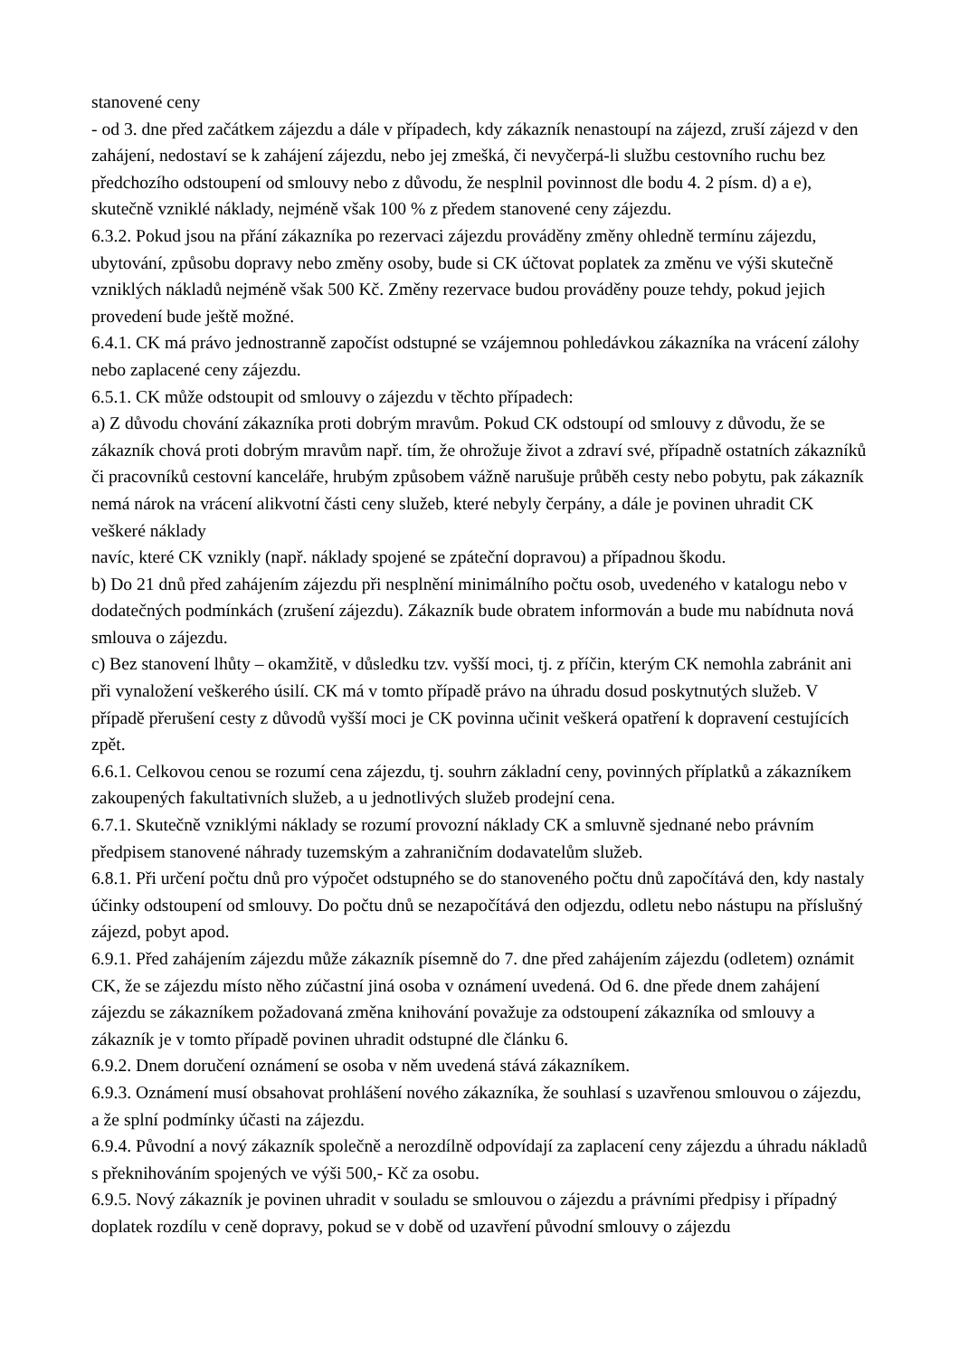stanovené ceny
- od 3. dne před začátkem zájezdu a dále v případech, kdy zákazník nenastoupí na zájezd, zruší zájezd v den zahájení, nedostaví se k zahájení zájezdu, nebo jej zmešká, či nevyčerpá-li službu cestovního ruchu bez předchozího odstoupení od smlouvy nebo z důvodu, že nesplnil povinnost dle bodu 4. 2 písm. d) a e), skutečně vzniklé náklady, nejméně však 100 % z předem stanovené ceny zájezdu.
6.3.2. Pokud jsou na přání zákazníka po rezervaci zájezdu prováděny změny ohledně termínu zájezdu, ubytování, způsobu dopravy nebo změny osoby, bude si CK účtovat poplatek za změnu ve výši skutečně vzniklých nákladů nejméně však 500 Kč. Změny rezervace budou prováděny pouze tehdy, pokud jejich provedení bude ještě možné.
6.4.1. CK má právo jednostranně započíst odstupné se vzájemnou pohledávkou zákazníka na vrácení zálohy nebo zaplacené ceny zájezdu.
6.5.1. CK může odstoupit od smlouvy o zájezdu v těchto případech:
a) Z důvodu chování zákazníka proti dobrým mravům. Pokud CK odstoupí od smlouvy z důvodu, že se zákazník chová proti dobrým mravům např. tím, že ohrožuje život a zdraví své, případně ostatních zákazníků či pracovníků cestovní kanceláře, hrubým způsobem vážně narušuje průběh cesty nebo pobytu, pak zákazník nemá nárok na vrácení alikvotní části ceny služeb, které nebyly čerpány, a dále je povinen uhradit CK veškeré náklady
navíc, které CK vznikly (např. náklady spojené se zpáteční dopravou) a případnou škodu.
b) Do 21 dnů před zahájením zájezdu při nesplnění minimálního počtu osob, uvedeného v katalogu nebo v dodatečných podmínkách (zrušení zájezdu). Zákazník bude obratem informován a bude mu nabídnuta nová smlouva o zájezdu.
c) Bez stanovení lhůty – okamžitě, v důsledku tzv. vyšší moci, tj. z příčin, kterým CK nemohla zabránit ani při vynaložení veškerého úsilí. CK má v tomto případě právo na úhradu dosud poskytnutých služeb. V případě přerušení cesty z důvodů vyšší moci je CK povinna učinit veškerá opatření k dopravení cestujících zpět.
6.6.1. Celkovou cenou se rozumí cena zájezdu, tj. souhrn základní ceny, povinných příplatků a zákazníkem zakoupených fakultativních služeb, a u jednotlivých služeb prodejní cena.
6.7.1. Skutečně vzniklými náklady se rozumí provozní náklady CK a smluvně sjednané nebo právním předpisem stanovené náhrady tuzemským a zahraničním dodavatelům služeb.
6.8.1. Při určení počtu dnů pro výpočet odstupného se do stanoveného počtu dnů započítává den, kdy nastaly účinky odstoupení od smlouvy. Do počtu dnů se nezapočítává den odjezdu, odletu nebo nástupu na příslušný zájezd, pobyt apod.
6.9.1. Před zahájením zájezdu může zákazník písemně do 7. dne před zahájením zájezdu (odletem) oznámit CK, že se zájezdu místo něho zúčastní jiná osoba v oznámení uvedená. Od 6. dne přede dnem zahájení zájezdu se zákazníkem požadovaná změna knihování považuje za odstoupení zákazníka od smlouvy a zákazník je v tomto případě povinen uhradit odstupné dle článku 6.
6.9.2. Dnem doručení oznámení se osoba v něm uvedená stává zákazníkem.
6.9.3. Oznámení musí obsahovat prohlášení nového zákazníka, že souhlasí s uzavřenou smlouvou o zájezdu, a že splní podmínky účasti na zájezdu.
6.9.4. Původní a nový zákazník společně a nerozdílně odpovídají za zaplacení ceny zájezdu a úhradu nákladů s překnihováním spojených ve výši 500,- Kč za osobu.
6.9.5. Nový zákazník je povinen uhradit v souladu se smlouvou o zájezdu a právními předpisy i případný doplatek rozdílu v ceně dopravy, pokud se v době od uzavření původní smlouvy o zájezdu